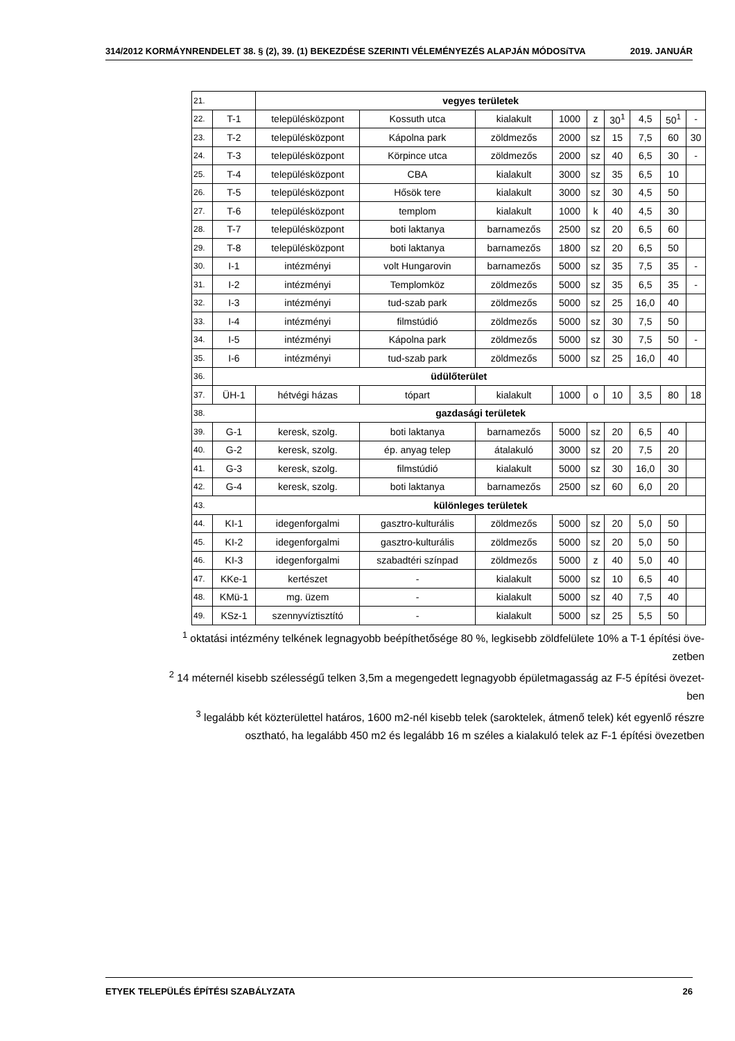314/2012 KORMÁYNRENDELET 38. § (2), 39. (1) BEKEZDÉSE SZERINTI VÉLEMÉNYEZÉS ALAPJÁN MÓDOSíTVA 2019. JANUÁR
| 21. | | vegyes területek | | | | | | | | |
| 22. | T-1 | településközpont | Kossuth utca | kialakult | 1000 | z | 30<sup>1</sup> | 4,5 | 50<sup>1</sup> | - |
| 23. | T-2 | településközpont | Kápolna park | zöldmezős | 2000 | sz | 15 | 7,5 | 60 | 30 |
| 24. | T-3 | településközpont | Körpince utca | zöldmezős | 2000 | sz | 40 | 6,5 | 30 | - |
| 25. | T-4 | településközpont | CBA | kialakult | 3000 | sz | 35 | 6,5 | 10 | |
| 26. | T-5 | településközpont | Hősök tere | kialakult | 3000 | sz | 30 | 4,5 | 50 | |
| 27. | T-6 | településközpont | templom | kialakult | 1000 | k | 40 | 4,5 | 30 | |
| 28. | T-7 | településközpont | boti laktanya | barnamezős | 2500 | sz | 20 | 6,5 | 60 | |
| 29. | T-8 | településközpont | boti laktanya | barnamezős | 1800 | sz | 20 | 6,5 | 50 | |
| 30. | I-1 | intézményi | volt Hungarovin | barnamezős | 5000 | sz | 35 | 7,5 | 35 | - |
| 31. | I-2 | intézményi | Templomköz | zöldmezős | 5000 | sz | 35 | 6,5 | 35 | - |
| 32. | I-3 | intézményi | tud-szab park | zöldmezős | 5000 | sz | 25 | 16,0 | 40 | |
| 33. | I-4 | intézményi | filmstúdió | zöldmezős | 5000 | sz | 30 | 7,5 | 50 | |
| 34. | I-5 | intézményi | Kápolna park | zöldmezős | 5000 | sz | 30 | 7,5 | 50 | - |
| 35. | I-6 | intézményi | tud-szab park | zöldmezős | 5000 | sz | 25 | 16,0 | 40 | |
| 36. | üdülőterület | | | | | | | | | |
| 37. | ÜH-1 | hétvégi házas | tópart | kialakult | 1000 | o | 10 | 3,5 | 80 | 18 |
| 38. | | gazdasági területek | | | | | | | | |
| 39. | G-1 | keresk, szolg. | boti laktanya | barnamezős | 5000 | sz | 20 | 6,5 | 40 | |
| 40. | G-2 | keresk, szolg. | ép. anyag telep | átalakuló | 3000 | sz | 20 | 7,5 | 20 | |
| 41. | G-3 | keresk, szolg. | filmstúdió | kialakult | 5000 | sz | 30 | 16,0 | 30 | |
| 42. | G-4 | keresk, szolg. | boti laktanya | barnamezős | 2500 | sz | 60 | 6,0 | 20 | |
| 43. | | különleges területek | | | | | | | | |
| 44. | KI-1 | idegenforgalmi | gasztro-kulturális | zöldmezős | 5000 | sz | 20 | 5,0 | 50 | |
| 45. | KI-2 | idegenforgalmi | gasztro-kulturális | zöldmezős | 5000 | sz | 20 | 5,0 | 50 | |
| 46. | KI-3 | idegenforgalmi | szabadtéri színpad | zöldmezős | 5000 | z | 40 | 5,0 | 40 | |
| 47. | KKe-1 | kertészet | - | kialakult | 5000 | sz | 10 | 6,5 | 40 | |
| 48. | KMü-1 | mg. üzem | - | kialakult | 5000 | sz | 40 | 7,5 | 40 | |
| 49. | KSz-1 | szennyvíztisztító | - | kialakult | 5000 | sz | 25 | 5,5 | 50 | |
<sup>1</sup> oktatási intézmény telkének legnagyobb beépíthetősége 80 %, legkisebb zöldfelülete 10% a T-1 építési öve-
zetben
<sup>2</sup> 14 méternél kisebb szélességű telken 3,5m a megengedett legnagyobb épületmagasság az F-5 építési övezet-
ben
<sup>3</sup> legalább két közterülettel határos, 1600 m2-nél kisebb telek (saroktelek, átmenő telek) két egyenlő részre
osztható, ha legalább 450 m2 és legalább 16 m széles a kialakuló telek az F-1 építési övezetben
ETYEK TELEPÜLÉS ÉPÍTÉSI SZABÁLYZATA 26